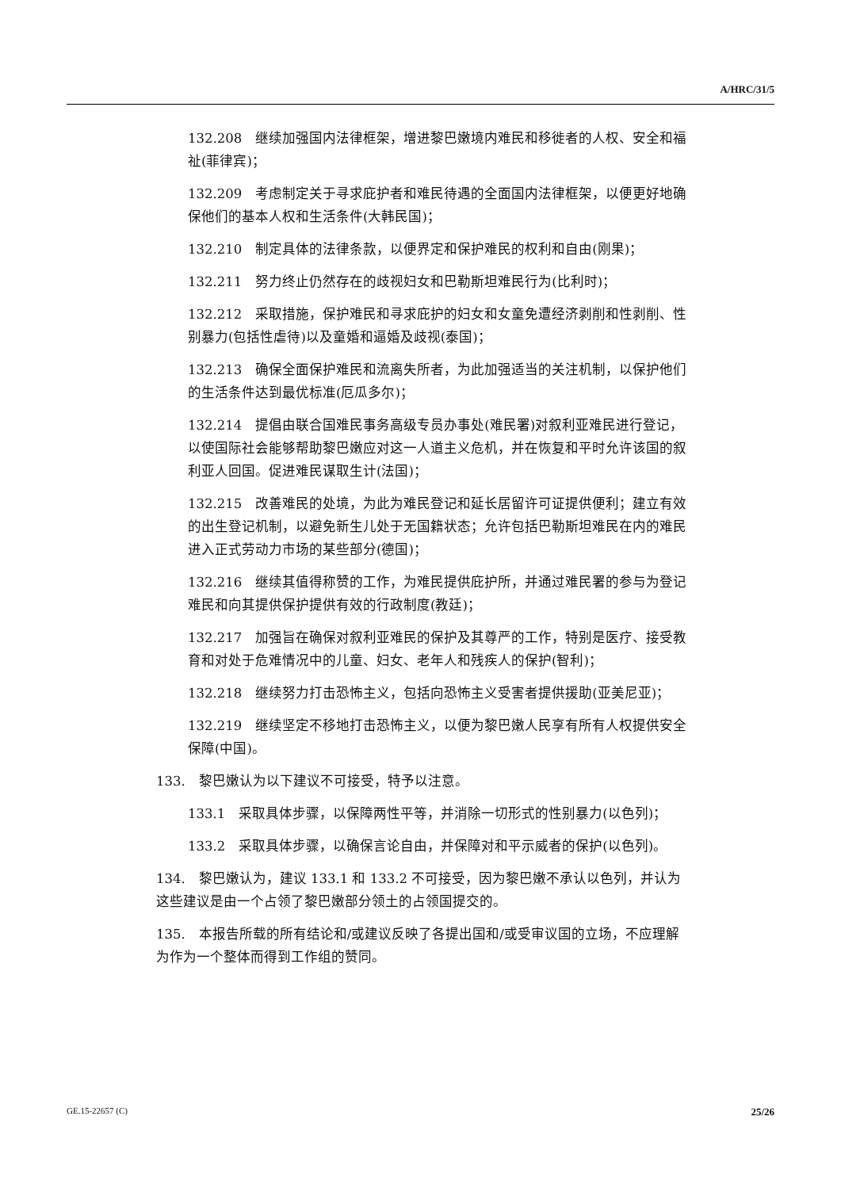A/HRC/31/5
132.208　继续加强国内法律框架，增进黎巴嫩境内难民和移徙者的人权、安全和福祉(菲律宾)；
132.209　考虑制定关于寻求庇护者和难民待遇的全面国内法律框架，以便更好地确保他们的基本人权和生活条件(大韩民国)；
132.210　制定具体的法律条款，以便界定和保护难民的权利和自由(刚果)；
132.211　努力终止仍然存在的歧视妇女和巴勒斯坦难民行为(比利时)；
132.212　采取措施，保护难民和寻求庇护的妇女和女童免遭经济剥削和性剥削、性别暴力(包括性虐待)以及童婚和逼婚及歧视(泰国)；
132.213　确保全面保护难民和流离失所者，为此加强适当的关注机制，以保护他们的生活条件达到最优标准(厄瓜多尔)；
132.214　提倡由联合国难民事务高级专员办事处(难民署)对叙利亚难民进行登记，以使国际社会能够帮助黎巴嫩应对这一人道主义危机，并在恢复和平时允许该国的叙利亚人回国。促进难民谋取生计(法国)；
132.215　改善难民的处境，为此为难民登记和延长居留许可证提供便利；建立有效的出生登记机制，以避免新生儿处于无国籍状态；允许包括巴勒斯坦难民在内的难民进入正式劳动力市场的某些部分(德国)；
132.216　继续其值得称赞的工作，为难民提供庇护所，并通过难民署的参与为登记难民和向其提供保护提供有效的行政制度(教廷)；
132.217　加强旨在确保对叙利亚难民的保护及其尊严的工作，特别是医疗、接受教育和对处于危难情况中的儿童、妇女、老年人和残疾人的保护(智利)；
132.218　继续努力打击恐怖主义，包括向恐怖主义受害者提供援助(亚美尼亚)；
132.219　继续坚定不移地打击恐怖主义，以便为黎巴嫩人民享有所有人权提供安全保障(中国)。
133.　黎巴嫩认为以下建议不可接受，特予以注意。
133.1　采取具体步骤，以保障两性平等，并消除一切形式的性别暴力(以色列)；
133.2　采取具体步骤，以确保言论自由，并保障对和平示威者的保护(以色列)。
134.　黎巴嫩认为，建议 133.1 和 133.2 不可接受，因为黎巴嫩不承认以色列，并认为这些建议是由一个占领了黎巴嫩部分领土的占领国提交的。
135.　本报告所载的所有结论和/或建议反映了各提出国和/或受审议国的立场，不应理解为作为一个整体而得到工作组的赞同。
GE.15-22657 (C) 25/26